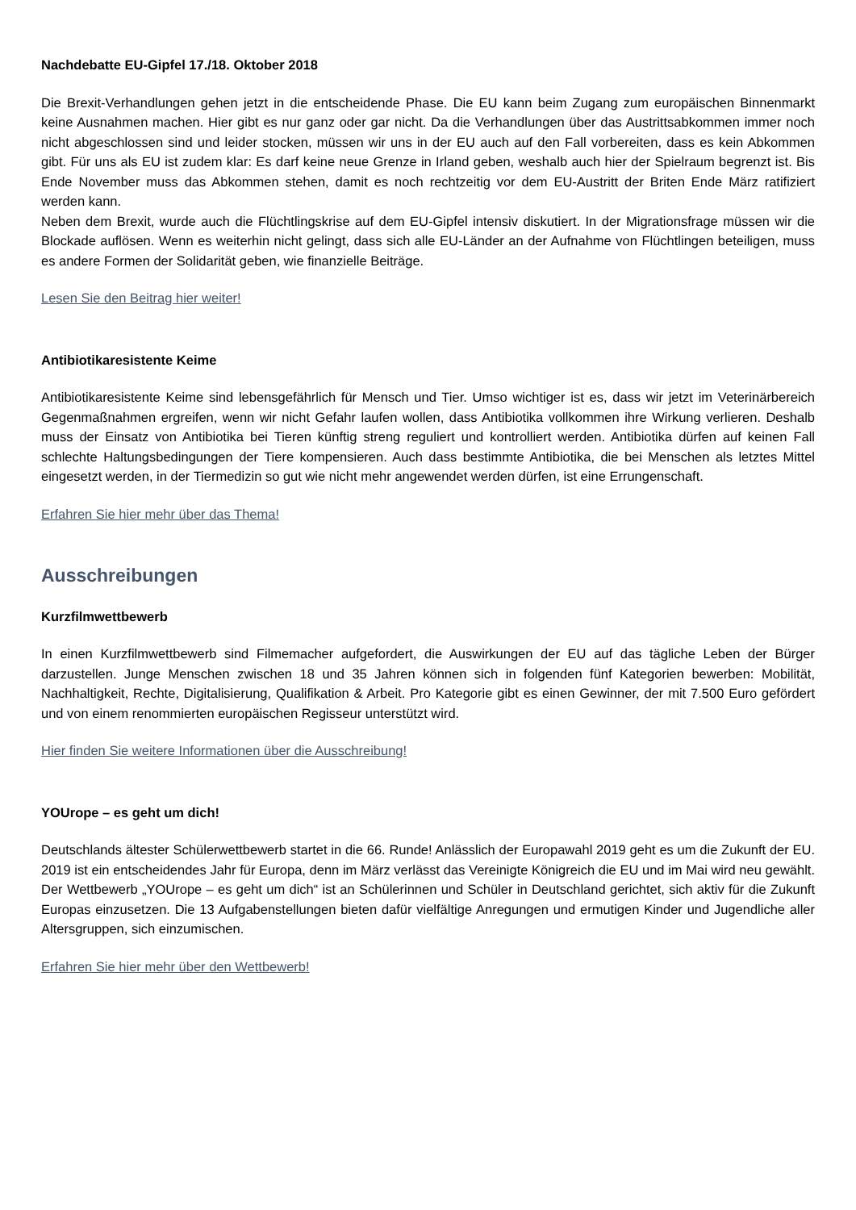Nachdebatte EU-Gipfel 17./18. Oktober 2018
Die Brexit-Verhandlungen gehen jetzt in die entscheidende Phase. Die EU kann beim Zugang zum europäischen Binnenmarkt keine Ausnahmen machen. Hier gibt es nur ganz oder gar nicht. Da die Verhandlungen über das Austrittsabkommen immer noch nicht abgeschlossen sind und leider stocken, müssen wir uns in der EU auch auf den Fall vorbereiten, dass es kein Abkommen gibt. Für uns als EU ist zudem klar: Es darf keine neue Grenze in Irland geben, weshalb auch hier der Spielraum begrenzt ist. Bis Ende November muss das Abkommen stehen, damit es noch rechtzeitig vor dem EU-Austritt der Briten Ende März ratifiziert werden kann.
Neben dem Brexit, wurde auch die Flüchtlingskrise auf dem EU-Gipfel intensiv diskutiert. In der Migrationsfrage müssen wir die Blockade auflösen. Wenn es weiterhin nicht gelingt, dass sich alle EU-Länder an der Aufnahme von Flüchtlingen beteiligen, muss es andere Formen der Solidarität geben, wie finanzielle Beiträge.
Lesen Sie den Beitrag hier weiter!
Antibiotikaresistente Keime
Antibiotikaresistente Keime sind lebensgefährlich für Mensch und Tier. Umso wichtiger ist es, dass wir jetzt im Veterinärbereich Gegenmaßnahmen ergreifen, wenn wir nicht Gefahr laufen wollen, dass Antibiotika vollkommen ihre Wirkung verlieren. Deshalb muss der Einsatz von Antibiotika bei Tieren künftig streng reguliert und kontrolliert werden. Antibiotika dürfen auf keinen Fall schlechte Haltungsbedingungen der Tiere kompensieren. Auch dass bestimmte Antibiotika, die bei Menschen als letztes Mittel eingesetzt werden, in der Tiermedizin so gut wie nicht mehr angewendet werden dürfen, ist eine Errungenschaft.
Erfahren Sie hier mehr über das Thema!
Ausschreibungen
Kurzfilmwettbewerb
In einen Kurzfilmwettbewerb sind Filmemacher aufgefordert, die Auswirkungen der EU auf das tägliche Leben der Bürger darzustellen. Junge Menschen zwischen 18 und 35 Jahren können sich in folgenden fünf Kategorien bewerben: Mobilität, Nachhaltigkeit, Rechte, Digitalisierung, Qualifikation & Arbeit. Pro Kategorie gibt es einen Gewinner, der mit 7.500 Euro gefördert und von einem renommierten europäischen Regisseur unterstützt wird.
Hier finden Sie weitere Informationen über die Ausschreibung!
YOUrope – es geht um dich!
Deutschlands ältester Schülerwettbewerb startet in die 66. Runde! Anlässlich der Europawahl 2019 geht es um die Zukunft der EU. 2019 ist ein entscheidendes Jahr für Europa, denn im März verlässt das Vereinigte Königreich die EU und im Mai wird neu gewählt. Der Wettbewerb „YOUrope – es geht um dich“ ist an Schülerinnen und Schüler in Deutschland gerichtet, sich aktiv für die Zukunft Europas einzusetzen. Die 13 Aufgabenstellungen bieten dafür vielfältige Anregungen und ermutigen Kinder und Jugendliche aller Altersgruppen, sich einzumischen.
Erfahren Sie hier mehr über den Wettbewerb!